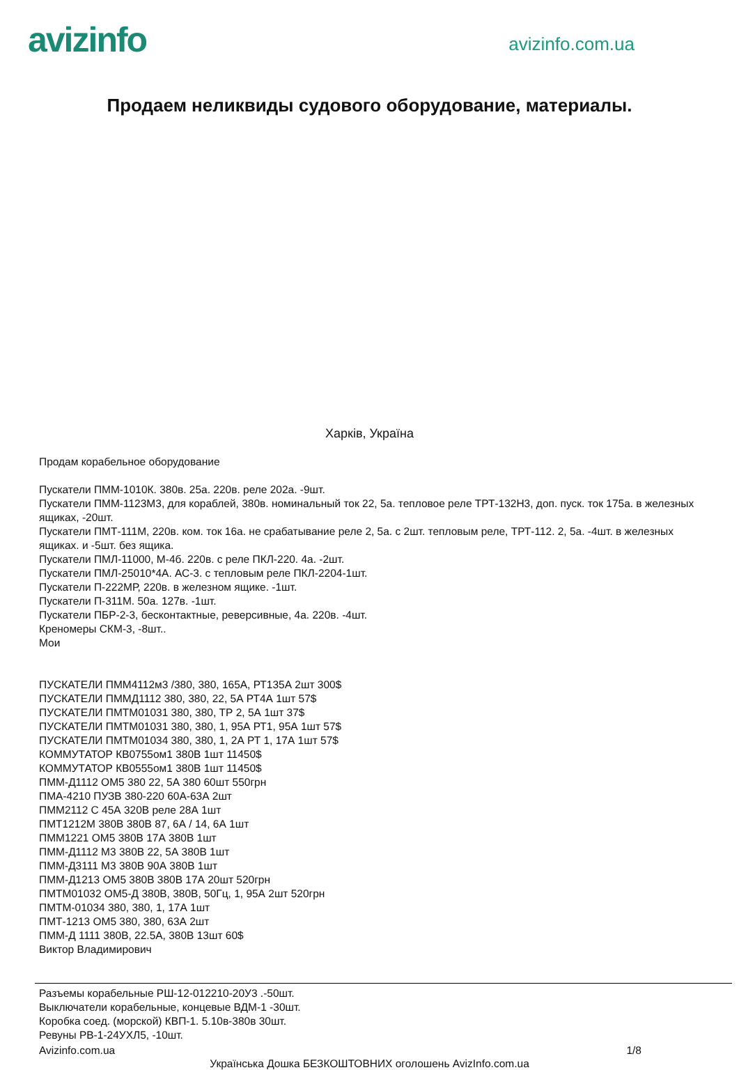avizinfo
avizinfo.com.ua
Продаем неликвиды судового оборудование, материалы.
Харків, Україна
Продам корабельное оборудование
Пускатели ПММ-1010К. 380в. 25а. 220в. реле 202а. -9шт.
Пускатели ПММ-1123М3, для кораблей, 380в. номинальный ток 22, 5а. тепловое реле ТРТ-132Н3, доп. пуск. ток 175а. в железных ящиках, -20шт.
Пускатели ПМТ-111М, 220в. ком. ток 16а. не срабатывание реле 2, 5а. с 2шт. тепловым реле, ТРТ-112. 2, 5а. -4шт. в железных ящиках. и -5шт. без ящика.
Пускатели ПМЛ-11000, М-4б. 220в. с реле ПКЛ-220. 4а. -2шт.
Пускатели ПМЛ-25010*4А. АС-3. с тепловым реле ПКЛ-2204-1шт.
Пускатели П-222МР, 220в. в железном ящике. -1шт.
Пускатели П-311М. 50а. 127в. -1шт.
Пускатели ПБР-2-3, бесконтактные, реверсивные, 4а. 220в. -4шт.
Креномеры СКМ-3, -8шт..
Мои
ПУСКАТЕЛИ ПММ4112м3 /380, 380, 165А, РТ135А 2шт 300$
ПУСКАТЕЛИ ПММД1112 380, 380, 22, 5А РТ4А 1шт 57$
ПУСКАТЕЛИ ПМТМ01031 380, 380, ТР 2, 5А 1шт 37$
ПУСКАТЕЛИ ПМТМ01031 380, 380, 1, 95А РТ1, 95А 1шт 57$
ПУСКАТЕЛИ ПМТМ01034 380, 380, 1, 2А РТ 1, 17А 1шт 57$
КОММУТАТОР КВ0755ом1 380В 1шт 11450$
КОММУТАТОР КВ0555ом1 380В 1шт 11450$
ПММ-Д1112 ОМ5 380 22, 5А 380 60шт 550грн
ПМА-4210 ПУЗВ 380-220 60А-63А 2шт
ПММ2112 С 45А 320В реле 28А 1шт
ПМТ1212М 380В 380В 87, 6А / 14, 6А 1шт
ПММ1221 ОМ5 380В 17А 380В 1шт
ПММ-Д1112 М3 380В 22, 5А 380В 1шт
ПММ-Д3111 М3 380В 90А 380В 1шт
ПММ-Д1213 ОМ5 380В 380В 17А 20шт 520грн
ПМТМ01032 ОМ5-Д 380В, 380В, 50Гц, 1, 95А 2шт 520грн
ПМТМ-01034 380, 380, 1, 17А 1шт
ПМТ-1213 ОМ5 380, 380, 63А 2шт
ПММ-Д 1111 380В, 22.5А, 380В 13шт 60$
Виктор Владимирович
Разъемы корабельные РШ-12-012210-20У3 .-50шт.
Выключатели корабельные, концевые ВДМ-1 -30шт.
Коробка соед. (морской) КВП-1. 5.10в-380в 30шт.
Ревуны РВ-1-24УХЛ5, -10шт.
Avizinfo.com.ua 1/8
Українська Дошка БЕЗКОШТОВНИХ оголошень AvizInfo.com.ua